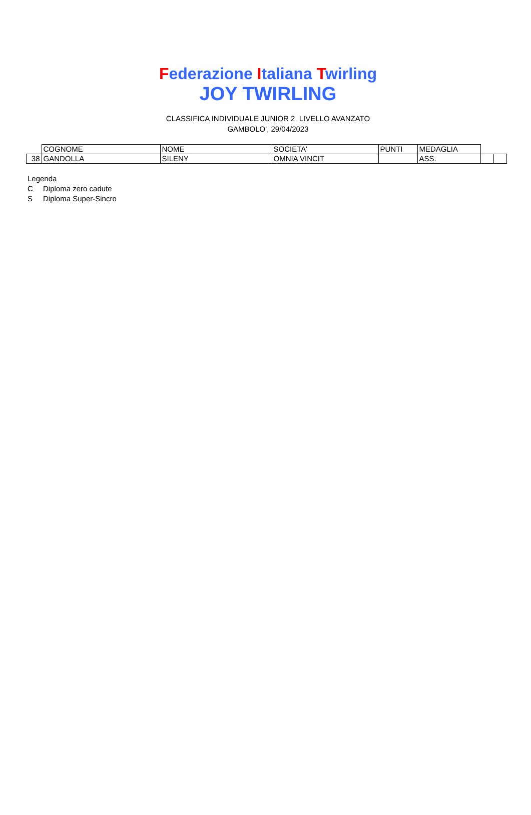Federazione Italiana Twirling
JOY TWIRLING
CLASSIFICA INDIVIDUALE JUNIOR 2 LIVELLO AVANZATO
GAMBOLO', 29/04/2023
| | COGNOME | NOME | SOCIETA' | PUNTI | MEDAGLIA | | |
| 38 | GANDOLLA | SILENY | OMNIA VINCIT | | ASS. | | |
Legenda
C Diploma zero cadute
S Diploma Super-Sincro